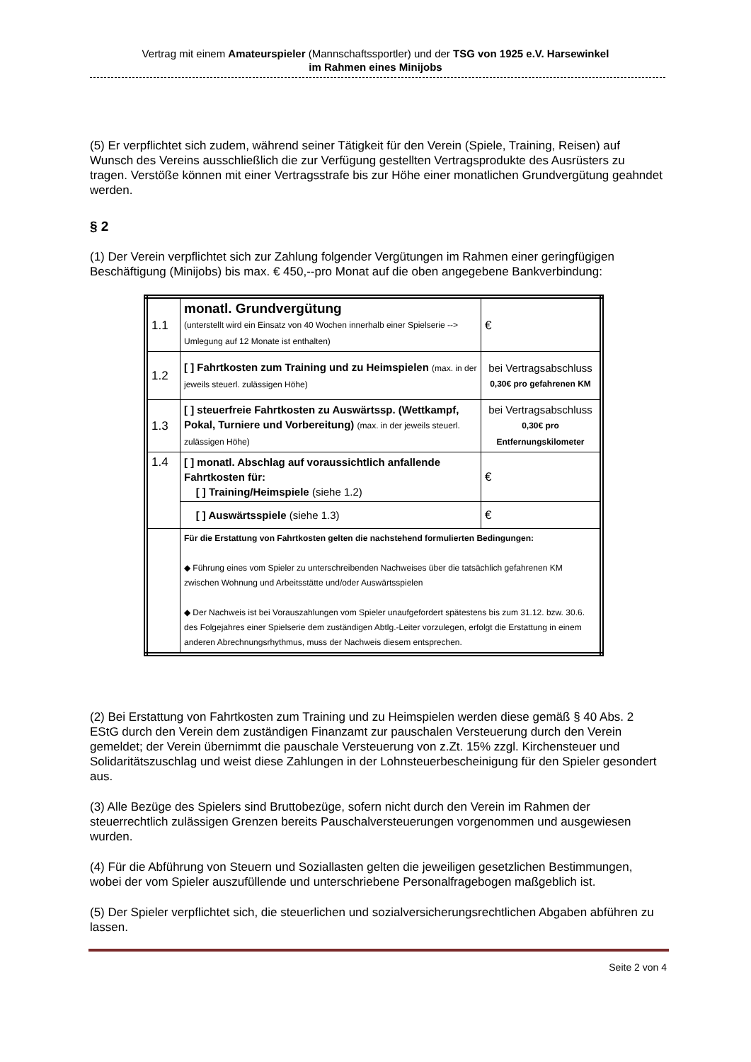Vertrag mit einem Amateurspieler (Mannschaftssportler) und der TSG von 1925 e.V. Harsewinkel
im Rahmen eines Minijobs
(5) Er verpflichtet sich zudem, während seiner Tätigkeit für den Verein (Spiele, Training, Reisen) auf Wunsch des Vereins ausschließlich die zur Verfügung gestellten Vertragsprodukte des Ausrüsters zu tragen. Verstöße können mit einer Vertragsstrafe bis zur Höhe einer monatlichen Grundvergütung geahndet werden.
§ 2
(1) Der Verein verpflichtet sich zur Zahlung folgender Vergütungen im Rahmen einer geringfügigen Beschäftigung (Minijobs) bis max. € 450,--pro Monat auf die oben angegebene Bankverbindung:
| 1.1 | monatl. Grundvergütung (unterstellt wird ein Einsatz von 40 Wochen innerhalb einer Spielserie --> Umlegung auf 12 Monate ist enthalten) | € |
| 1.2 | [ ] Fahrtkosten zum Training und zu Heimspielen (max. in der jeweils steuerl. zulässigen Höhe) | bei Vertragsabschluss 0,30€ pro gefahrenen KM |
| 1.3 | [ ] steuerfreie Fahrtkosten zu Auswärtssp. (Wettkampf, Pokal, Turniere und Vorbereitung) (max. in der jeweils steuerl. zulässigen Höhe) | bei Vertragsabschluss 0,30€ pro Entfernungskilometer |
| 1.4 | [ ] monatl. Abschlag auf voraussichtlich anfallende Fahrtkosten für: [ ] Training/Heimspiele (siehe 1.2) | € |
| | [ ] Auswärtsspiele (siehe 1.3) | € |
| | Für die Erstattung von Fahrtkosten gelten die nachstehend formulierten Bedingungen: ◆ Führung eines vom Spieler zu unterschreibenden Nachweises über die tatsächlich gefahrenen KM zwischen Wohnung und Arbeitsstätte und/oder Auswärtsspielen ◆ Der Nachweis ist bei Vorauszahlungen vom Spieler unaufgefordert spätestens bis zum 31.12. bzw. 30.6. des Folgejahres einer Spielserie dem zuständigen Abtlg.-Leiter vorzulegen, erfolgt die Erstattung in einem anderen Abrechnungsrhythmus, muss der Nachweis diesem entsprechen. | |
(2) Bei Erstattung von Fahrtkosten zum Training und zu Heimspielen werden diese gemäß § 40 Abs. 2 EStG durch den Verein dem zuständigen Finanzamt zur pauschalen Versteuerung durch den Verein gemeldet; der Verein übernimmt die pauschale Versteuerung von z.Zt. 15% zzgl. Kirchensteuer und Solidaritätszuschlag und weist diese Zahlungen in der Lohnsteuerbescheinigung für den Spieler gesondert aus.
(3) Alle Bezüge des Spielers sind Bruttobezüge, sofern nicht durch den Verein im Rahmen der steuerrechtlich zulässigen Grenzen bereits Pauschalversteuerungen vorgenommen und ausgewiesen wurden.
(4) Für die Abführung von Steuern und Soziallasten gelten die jeweiligen gesetzlichen Bestimmungen, wobei der vom Spieler auszufüllende und unterschriebene Personalfragebogen maßgeblich ist.
(5) Der Spieler verpflichtet sich, die steuerlichen und sozialversicherungsrechtlichen Abgaben abführen zu lassen.
Seite 2 von 4